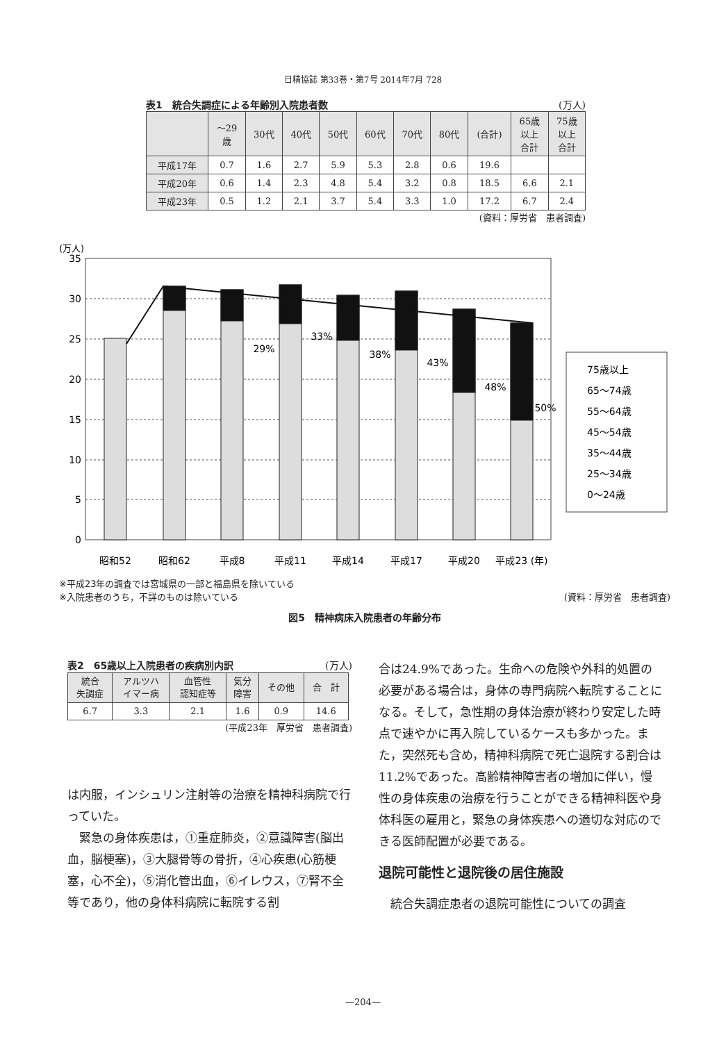日精協誌 第33巻・第7号 2014年7月 728
表1　統合失調症による年齢別入院患者数 (万人)
| | 〜29 歳 | 30代 | 40代 | 50代 | 60代 | 70代 | 80代 | (合計) | 65歳 以上 合計 | 75歳 以上 合計 |
| --- | --- | --- | --- | --- | --- | --- | --- | --- | --- | --- |
| 平成17年 | 0.7 | 1.6 | 2.7 | 5.9 | 5.3 | 2.8 | 0.6 | 19.6 | | |
| 平成20年 | 0.6 | 1.4 | 2.3 | 4.8 | 5.4 | 3.2 | 0.8 | 18.5 | 6.6 | 2.1 |
| 平成23年 | 0.5 | 1.2 | 2.1 | 3.7 | 5.4 | 3.3 | 1.0 | 17.2 | 6.7 | 2.4 |
(資料：厚労省　患者調査)
(万人)
35
30
25
20
15
10
5
0
昭和52
昭和62
平成8
平成11
平成14
平成17
平成20
平成23 (年)
29%
33%
38%
43%
48%
50%
75歳以上
65〜74歳
55〜64歳
45〜54歳
35〜44歳
25〜34歳
0〜24歳
※平成23年の調査では宮城県の一部と福島県を除いている
※入院患者のうち，不詳のものは除いている
(資料：厚労省　患者調査)
図5　精神病床入院患者の年齢分布
表2　65歳以上入院患者の疾病別内訳 (万人)
| 統合 失調症 | アルツハ イマー病 | 血管性 認知症等 | 気分 障害 | その他 | 合 計 |
| --- | --- | --- | --- | --- | --- |
| 6.7 | 3.3 | 2.1 | 1.6 | 0.9 | 14.6 |
(平成23年　厚労省　患者調査)
は内服，インシュリン注射等の治療を精神科病院で行っていた。
　緊急の身体疾患は，①重症肺炎，②意識障害(脳出血，脳梗塞)，③大腿骨等の骨折，④心疾患(心筋梗塞，心不全)，⑤消化管出血，⑥イレウス，⑦腎不全等であり，他の身体科病院に転院する割
合は24.9%であった。生命への危険や外科的処置の必要がある場合は，身体の専門病院へ転院することになる。そして，急性期の身体治療が終わり安定した時点で速やかに再入院しているケースも多かった。また，突然死も含め，精神科病院で死亡退院する割合は11.2%であった。高齢精神障害者の増加に伴い，慢性の身体疾患の治療を行うことができる精神科医や身体科医の雇用と，緊急の身体疾患への適切な対応のできる医師配置が必要である。
退院可能性と退院後の居住施設
　統合失調症患者の退院可能性についての調査
—204—